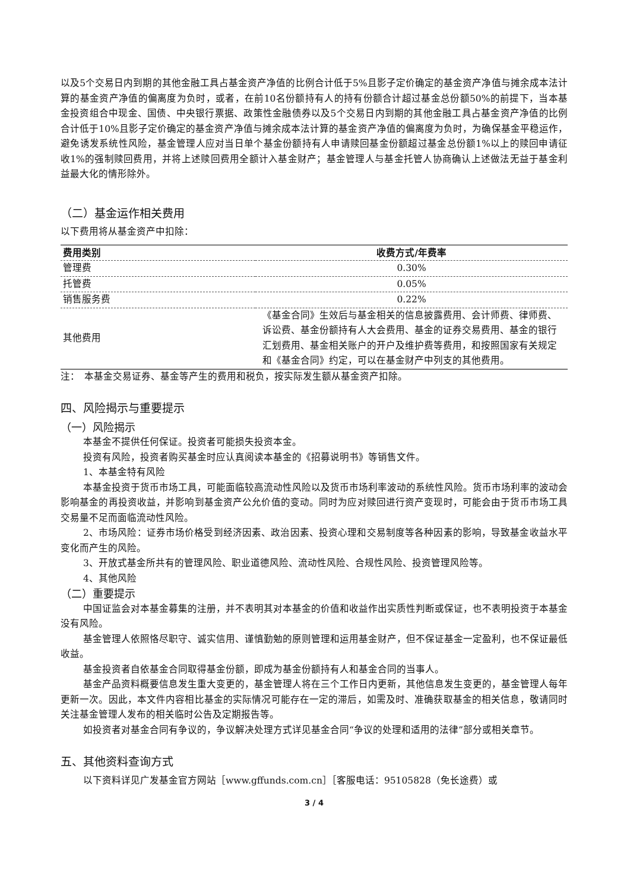以及5个交易日内到期的其他金融工具占基金资产净值的比例合计低于5%且影子定价确定的基金资产净值与摊余成本法计算的基金资产净值的偏离度为负时，或者，在前10名份额持有人的持有份额合计超过基金总份额50%的前提下，当本基金投资组合中现金、国债、中央银行票据、政策性金融债券以及5个交易日内到期的其他金融工具占基金资产净值的比例合计低于10%且影子定价确定的基金资产净值与摊余成本法计算的基金资产净值的偏离度为负时，为确保基金平稳运作，避免诱发系统性风险，基金管理人应对当日单个基金份额持有人申请赎回基金份额超过基金总份额1%以上的赎回申请征收1%的强制赎回费用，并将上述赎回费用全额计入基金财产；基金管理人与基金托管人协商确认上述做法无益于基金利益最大化的情形除外。
（二）基金运作相关费用
以下费用将从基金资产中扣除：
| 费用类别 | 收费方式/年费率 |
| --- | --- |
| 管理费 | 0.30% |
| 托管费 | 0.05% |
| 销售服务费 | 0.22% |
| 其他费用 | 《基金合同》生效后与基金相关的信息披露费用、会计师费、律师费、诉讼费、基金份额持有人大会费用、基金的证券交易费用、基金的银行汇划费用、基金相关账户的开户及维护费等费用，和按照国家有关规定和《基金合同》约定，可以在基金财产中列支的其他费用。 |
注：　本基金交易证券、基金等产生的费用和税负，按实际发生额从基金资产扣除。
四、风险揭示与重要提示
（一）风险揭示
本基金不提供任何保证。投资者可能损失投资本金。
投资有风险，投资者购买基金时应认真阅读本基金的《招募说明书》等销售文件。
1、本基金特有风险
本基金投资于货币市场工具，可能面临较高流动性风险以及货币市场利率波动的系统性风险。货币市场利率的波动会影响基金的再投资收益，并影响到基金资产公允价值的变动。同时为应对赎回进行资产变现时，可能会由于货币市场工具交易量不足而面临流动性风险。
2、市场风险：证券市场价格受到经济因素、政治因素、投资心理和交易制度等各种因素的影响，导致基金收益水平变化而产生的风险。
3、开放式基金所共有的管理风险、职业道德风险、流动性风险、合规性风险、投资管理风险等。
4、其他风险
（二）重要提示
中国证监会对本基金募集的注册，并不表明其对本基金的价值和收益作出实质性判断或保证，也不表明投资于本基金没有风险。
基金管理人依照恪尽职守、诚实信用、谨慎勤勉的原则管理和运用基金财产，但不保证基金一定盈利，也不保证最低收益。
基金投资者自依基金合同取得基金份额，即成为基金份额持有人和基金合同的当事人。
基金产品资料概要信息发生重大变更的，基金管理人将在三个工作日内更新，其他信息发生变更的，基金管理人每年更新一次。因此，本文件内容相比基金的实际情况可能存在一定的滞后，如需及时、准确获取基金的相关信息，敬请同时关注基金管理人发布的相关临时公告及定期报告等。
如投资者对基金合同有争议的，争议解决处理方式详见基金合同“争议的处理和适用的法律”部分或相关章节。
五、其他资料查询方式
以下资料详见广发基金官方网站［www.gffunds.com.cn］［客服电话：95105828（免长途费）或
3 / 4